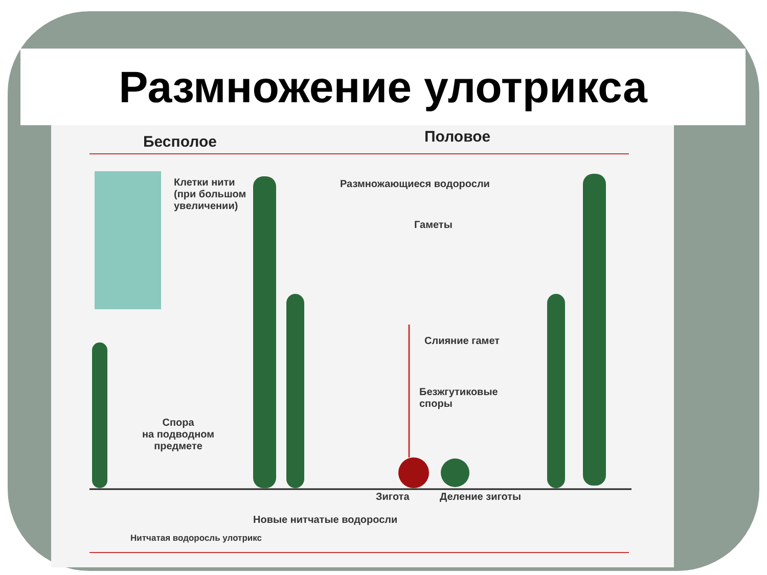Размножение улотрикса
Бесполое Половое
Клетки нити
(при большом
увеличении)
Размножающиеся водоросли
Гаметы
Слияние гамет
Безжгутиковые
споры
Спора
на подводном
предмете
Зигота Деление зиготы
Новые нитчатые водоросли
Нитчатая водоросль улотрикс